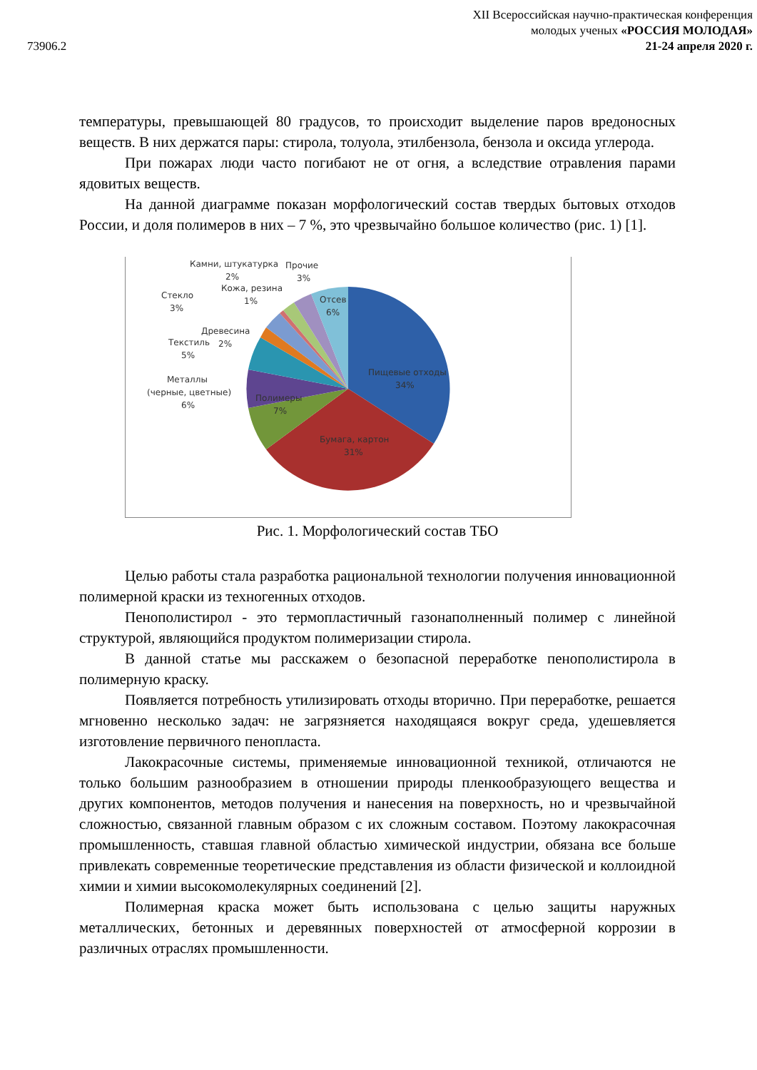73906.2
XII Всероссийская научно-практическая конференция
молодых ученых «РОССИЯ МОЛОДАЯ»
21-24 апреля 2020 г.
температуры, превышающей 80 градусов, то происходит выделение паров вредоносных веществ. В них держатся пары: стирола, толуола, этилбензола, бензола и оксида углерода.
При пожарах люди часто погибают не от огня, а вследствие отравления парами ядовитых веществ.
На данной диаграмме показан морфологический состав твердых бытовых отходов России, и доля полимеров в них – 7 %, это чрезвычайно большое количество (рис. 1) [1].
Пищевые отходы
34%
Бумага, картон
31%
Полимеры
7%
Отсев
6%
Металлы
(черные, цветные)
6%
Текстиль
5%
Древесина
2%
Стекло
3%
Кожа, резина
1%
Камни, штукатурка
2%
Прочие
3%
Рис. 1. Морфологический состав ТБО
Целью работы стала разработка рациональной технологии получения инновационной полимерной краски из техногенных отходов.
Пенополистирол - это термопластичный газонаполненный полимер с линейной структурой, являющийся продуктом полимеризации стирола.
В данной статье мы расскажем о безопасной переработке пенополистирола в полимерную краску.
Появляется потребность утилизировать отходы вторично. При переработке, решается мгновенно несколько задач: не загрязняется находящаяся вокруг среда, удешевляется изготовление первичного пенопласта.
Лакокрасочные системы, применяемые инновационной техникой, отличаются не только большим разнообразием в отношении природы пленкообразующего вещества и других компонентов, методов получения и нанесения на поверхность, но и чрезвычайной сложностью, связанной главным образом с их сложным составом. Поэтому лакокрасочная промышленность, ставшая главной областью химической индустрии, обязана все больше привлекать современные теоретические представления из области физической и коллоидной химии и химии высокомолекулярных соединений [2].
Полимерная краска может быть использована с целью защиты наружных металлических, бетонных и деревянных поверхностей от атмосферной коррозии в различных отраслях промышленности.